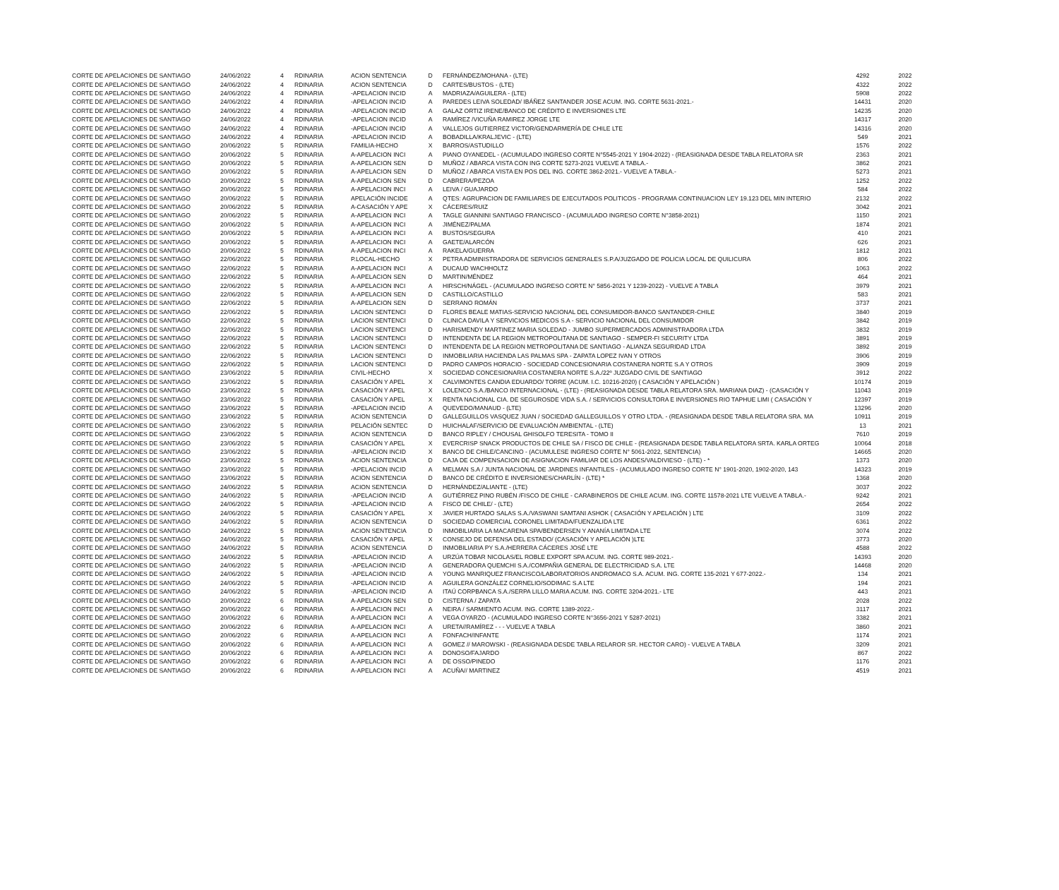| CORTE DE APELACIONES DE SANTIAGO | 24/06/2022 | 4 | RDINARIA | ACION SENTENCIA | D | FERNÁNDEZ/MOHANA - (LTE) | 4292 | 2022 |
| CORTE DE APELACIONES DE SANTIAGO | 24/06/2022 | 4 | RDINARIA | ACION SENTENCIA | D | CARTES/BUSTOS - (LTE) | 4322 | 2022 |
| CORTE DE APELACIONES DE SANTIAGO | 24/06/2022 | 4 | RDINARIA | -APELACION INCID | A | MADRIAZA/AGUILERA - (LTE) | 5908 | 2022 |
| CORTE DE APELACIONES DE SANTIAGO | 24/06/2022 | 4 | RDINARIA | -APELACION INCID | A | PAREDES LEIVA SOLEDAD/ IBÁÑEZ SANTANDER JOSE ACUM. ING. CORTE 5631-2021.- | 14431 | 2020 |
| CORTE DE APELACIONES DE SANTIAGO | 24/06/2022 | 4 | RDINARIA | -APELACION INCID | A | GALAZ ORTIZ IRENE/BANCO DE CRÉDITO E INVERSIONES LTE | 14235 | 2020 |
| CORTE DE APELACIONES DE SANTIAGO | 24/06/2022 | 4 | RDINARIA | -APELACION INCID | A | RAMÍREZ /VICUÑA RAMIREZ JORGE LTE | 14317 | 2020 |
| CORTE DE APELACIONES DE SANTIAGO | 24/06/2022 | 4 | RDINARIA | -APELACION INCID | A | VALLEJOS GUTIERREZ VICTOR/GENDARMERÍA DE CHILE LTE | 14316 | 2020 |
| CORTE DE APELACIONES DE SANTIAGO | 24/06/2022 | 4 | RDINARIA | -APELACION INCID | A | BOBADILLA/KRALJEVIC - (LTE) | 549 | 2021 |
| CORTE DE APELACIONES DE SANTIAGO | 20/06/2022 | 5 | RDINARIA | FAMILIA-HECHO | X | BARROS/ASTUDILLO | 1576 | 2022 |
| CORTE DE APELACIONES DE SANTIAGO | 20/06/2022 | 5 | RDINARIA | A-APELACION INCI | A | PIANO OYANEDEL - (ACUMULADO INGRESO CORTE N°5545-2021 Y 1904-2022) - (REASIGNADA DESDE TABLA RELATORA SR | 2363 | 2021 |
| CORTE DE APELACIONES DE SANTIAGO | 20/06/2022 | 5 | RDINARIA | A-APELACION SEN | D | MUÑOZ / ABARCA VISTA CON ING CORTE 5273-2021 VUELVE A TABLA.- | 3862 | 2021 |
| CORTE DE APELACIONES DE SANTIAGO | 20/06/2022 | 5 | RDINARIA | A-APELACION SEN | D | MUÑOZ / ABARCA VISTA EN POS DEL ING. CORTE 3862-2021.- VUELVE A TABLA.- | 5273 | 2021 |
| CORTE DE APELACIONES DE SANTIAGO | 20/06/2022 | 5 | RDINARIA | A-APELACION SEN | D | CABRERA/PEZOA | 1252 | 2022 |
| CORTE DE APELACIONES DE SANTIAGO | 20/06/2022 | 5 | RDINARIA | A-APELACION INCI | A | LEIVA / GUAJARDO | 584 | 2022 |
| CORTE DE APELACIONES DE SANTIAGO | 20/06/2022 | 5 | RDINARIA | APELACIÓN INCIDE | A | QTES: AGRUPACION DE FAMILIARES DE EJECUTADOS POLITICOS - PROGRAMA CONTINUACION LEY 19.123 DEL MIN INTERIO | 2132 | 2022 |
| CORTE DE APELACIONES DE SANTIAGO | 20/06/2022 | 5 | RDINARIA | A-CASACIÓN Y APE | X | CÁCERES/RUIZ | 3042 | 2021 |
| CORTE DE APELACIONES DE SANTIAGO | 20/06/2022 | 5 | RDINARIA | A-APELACION INCI | A | TAGLE GIANNINI SANTIAGO FRANCISCO - (ACUMULADO INGRESO CORTE N°3858-2021) | 1150 | 2021 |
| CORTE DE APELACIONES DE SANTIAGO | 20/06/2022 | 5 | RDINARIA | A-APELACION INCI | A | JIMÉNEZ/PALMA | 1874 | 2021 |
| CORTE DE APELACIONES DE SANTIAGO | 20/06/2022 | 5 | RDINARIA | A-APELACION INCI | A | BUSTOS/SEGURA | 410 | 2021 |
| CORTE DE APELACIONES DE SANTIAGO | 20/06/2022 | 5 | RDINARIA | A-APELACION INCI | A | GAETE/ALARCÓN | 626 | 2021 |
| CORTE DE APELACIONES DE SANTIAGO | 20/06/2022 | 5 | RDINARIA | A-APELACION INCI | A | RAKELA/GUERRA | 1812 | 2021 |
| CORTE DE APELACIONES DE SANTIAGO | 22/06/2022 | 5 | RDINARIA | P.LOCAL-HECHO | X | PETRA ADMINISTRADORA DE SERVICIOS GENERALES S.P.A/JUZGADO DE POLICIA LOCAL DE QUILICURA | 806 | 2022 |
| CORTE DE APELACIONES DE SANTIAGO | 22/06/2022 | 5 | RDINARIA | A-APELACION INCI | A | DUCAUD WACHHOLTZ | 1063 | 2022 |
| CORTE DE APELACIONES DE SANTIAGO | 22/06/2022 | 5 | RDINARIA | A-APELACION SEN | D | MARTIN/MÉNDEZ | 464 | 2021 |
| CORTE DE APELACIONES DE SANTIAGO | 22/06/2022 | 5 | RDINARIA | A-APELACION INCI | A | HIRSCH/NÁGEL - (ACUMULADO INGRESO CORTE N° 5856-2021 Y 1239-2022) - VUELVE A TABLA | 3979 | 2021 |
| CORTE DE APELACIONES DE SANTIAGO | 22/06/2022 | 5 | RDINARIA | A-APELACION SEN | D | CASTILLO/CASTILLO | 583 | 2021 |
| CORTE DE APELACIONES DE SANTIAGO | 22/06/2022 | 5 | RDINARIA | A-APELACION SEN | D | SERRANO ROMÁN | 3737 | 2021 |
| CORTE DE APELACIONES DE SANTIAGO | 22/06/2022 | 5 | RDINARIA | LACION SENTENCI | D | FLORES BEALE MATIAS-SERVICIO NACIONAL DEL CONSUMIDOR-BANCO SANTANDER-CHILE | 3840 | 2019 |
| CORTE DE APELACIONES DE SANTIAGO | 22/06/2022 | 5 | RDINARIA | LACION SENTENCI | D | CLINICA DAVILA Y SERVICIOS MEDICOS S.A - SERVICIO NACIONAL DEL CONSUMIDOR | 3842 | 2019 |
| CORTE DE APELACIONES DE SANTIAGO | 22/06/2022 | 5 | RDINARIA | LACION SENTENCI | D | HARISMENDY MARTINEZ MARIA SOLEDAD - JUMBO SUPERMERCADOS ADMINISTRADORA LTDA | 3832 | 2019 |
| CORTE DE APELACIONES DE SANTIAGO | 22/06/2022 | 5 | RDINARIA | LACION SENTENCI | D | INTENDENTA DE LA REGION METROPOLITANA DE SANTIAGO - SEMPER-FI SECURITY LTDA | 3891 | 2019 |
| CORTE DE APELACIONES DE SANTIAGO | 22/06/2022 | 5 | RDINARIA | LACION SENTENCI | D | INTENDENTA DE LA REGION METROPOLITANA DE SANTIAGO - ALIANZA SEGURIDAD LTDA | 3892 | 2019 |
| CORTE DE APELACIONES DE SANTIAGO | 22/06/2022 | 5 | RDINARIA | LACION SENTENCI | D | INMOBILIARIA HACIENDA LAS PALMAS SPA - ZAPATA LOPEZ IVAN Y OTROS | 3906 | 2019 |
| CORTE DE APELACIONES DE SANTIAGO | 22/06/2022 | 5 | RDINARIA | LACION SENTENCI | D | PADRO CAMPOS HORACIO - SOCIEDAD CONCESIONARIA COSTANERA NORTE S.A Y OTROS | 3909 | 2019 |
| CORTE DE APELACIONES DE SANTIAGO | 23/06/2022 | 5 | RDINARIA | CIVIL-HECHO | X | SOCIEDAD CONCESIONARIA COSTANERA NORTE S.A./22º JUZGADO CIVIL DE SANTIAGO | 3912 | 2022 |
| CORTE DE APELACIONES DE SANTIAGO | 23/06/2022 | 5 | RDINARIA | CASACIÓN Y APEL | X | CALVIMONTES CANDIA EDUARDO/ TORRE (ACUM. I.C. 10216-2020) ( CASACIÓN Y APELACIÓN ) | 10174 | 2019 |
| CORTE DE APELACIONES DE SANTIAGO | 23/06/2022 | 5 | RDINARIA | CASACIÓN Y APEL | X | LOLENCO S.A./BANCO INTERNACIONAL - (LTE) - (REASIGNADA DESDE TABLA RELATORA SRA. MARIANA DIAZ) - (CASACIÓN Y | 11043 | 2019 |
| CORTE DE APELACIONES DE SANTIAGO | 23/06/2022 | 5 | RDINARIA | CASACIÓN Y APEL | X | RENTA NACIONAL CIA. DE SEGUROSDE VIDA S.A. / SERVICIOS CONSULTORA E INVERSIONES RIO TAPHUE LIMI ( CASACIÓN Y | 12397 | 2019 |
| CORTE DE APELACIONES DE SANTIAGO | 23/06/2022 | 5 | RDINARIA | -APELACION INCID | A | QUEVEDO/MANAUD - (LTE) | 13296 | 2020 |
| CORTE DE APELACIONES DE SANTIAGO | 23/06/2022 | 5 | RDINARIA | ACION SENTENCIA | D | GALLEGUILLOS VASQUEZ JUAN / SOCIEDAD GALLEGUILLOS Y OTRO LTDA. - (REASIGNADA DESDE TABLA RELATORA SRA. MA | 10911 | 2019 |
| CORTE DE APELACIONES DE SANTIAGO | 23/06/2022 | 5 | RDINARIA | PELACIÓN SENTEC | D | HUICHALAF/SERVICIO DE EVALUACIÓN AMBIENTAL - (LTE) | 13 | 2021 |
| CORTE DE APELACIONES DE SANTIAGO | 23/06/2022 | 5 | RDINARIA | ACION SENTENCIA | D | BANCO RIPLEY / CHOUSAL GHISOLFO TERESITA - TOMO II | 7610 | 2019 |
| CORTE DE APELACIONES DE SANTIAGO | 23/06/2022 | 5 | RDINARIA | CASACIÓN Y APEL | X | EVERCRISP SNACK PRODUCTOS DE CHILE SA / FISCO DE CHILE - (REASIGNADA DESDE TABLA RELATORA SRTA. KARLA ORTEG | 10064 | 2018 |
| CORTE DE APELACIONES DE SANTIAGO | 23/06/2022 | 5 | RDINARIA | -APELACION INCID | X | BANCO DE CHILE/CANCINO - (ACUMULESE INGRESO CORTE N° 5061-2022, SENTENCIA) | 14665 | 2020 |
| CORTE DE APELACIONES DE SANTIAGO | 23/06/2022 | 5 | RDINARIA | ACION SENTENCIA | D | CAJA DE COMPENSACION DE ASIGNACION FAMILIAR DE LOS ANDES/VALDIVIESO - (LTE) - * | 1373 | 2020 |
| CORTE DE APELACIONES DE SANTIAGO | 23/06/2022 | 5 | RDINARIA | -APELACION INCID | A | MELMAN S.A / JUNTA NACIONAL DE JARDINES INFANTILES - (ACUMULADO INGRESO CORTE N° 1901-2020, 1902-2020, 143 | 14323 | 2019 |
| CORTE DE APELACIONES DE SANTIAGO | 23/06/2022 | 5 | RDINARIA | ACION SENTENCIA | D | BANCO DE CRÉDITO E INVERSIONES/CHARLÍN - (LTE) * | 1368 | 2020 |
| CORTE DE APELACIONES DE SANTIAGO | 24/06/2022 | 5 | RDINARIA | ACION SENTENCIA | D | HERNÁNDEZ/ALIANTE - (LTE) | 3037 | 2022 |
| CORTE DE APELACIONES DE SANTIAGO | 24/06/2022 | 5 | RDINARIA | -APELACION INCID | A | GUTIÉRREZ PINO RUBÉN /FISCO DE CHILE - CARABINEROS DE CHILE ACUM. ING. CORTE 11578-2021 LTE VUELVE A TABLA.- | 9242 | 2021 |
| CORTE DE APELACIONES DE SANTIAGO | 24/06/2022 | 5 | RDINARIA | -APELACION INCID | A | FISCO DE CHILE/ - (LTE) | 2654 | 2022 |
| CORTE DE APELACIONES DE SANTIAGO | 24/06/2022 | 5 | RDINARIA | CASACIÓN Y APEL | X | JAVIER HURTADO SALAS S.A./VASWANI SAMTANI ASHOK ( CASACIÓN Y APELACIÓN ) LTE | 3109 | 2022 |
| CORTE DE APELACIONES DE SANTIAGO | 24/06/2022 | 5 | RDINARIA | ACION SENTENCIA | D | SOCIEDAD COMERCIAL CORONEL LIMITADA/FUENZALIDA LTE | 6361 | 2022 |
| CORTE DE APELACIONES DE SANTIAGO | 24/06/2022 | 5 | RDINARIA | ACION SENTENCIA | D | INMOBILIARIA LA MACARENA SPA/BENDERSEN Y ANANÍA LIMITADA LTE | 3074 | 2022 |
| CORTE DE APELACIONES DE SANTIAGO | 24/06/2022 | 5 | RDINARIA | CASACIÓN Y APEL | X | CONSEJO DE DEFENSA DEL ESTADO/ (CASACIÓN Y APELACIÓN )LTE | 3773 | 2020 |
| CORTE DE APELACIONES DE SANTIAGO | 24/06/2022 | 5 | RDINARIA | ACION SENTENCIA | D | INMOBILIARIA PY S.A./HERRERA CÁCERES JOSÉ LTE | 4588 | 2022 |
| CORTE DE APELACIONES DE SANTIAGO | 24/06/2022 | 5 | RDINARIA | -APELACION INCID | A | URZÚA TOBAR NICOLAS/EL ROBLE EXPORT SPA ACUM. ING. CORTE 989-2021.- | 14393 | 2020 |
| CORTE DE APELACIONES DE SANTIAGO | 24/06/2022 | 5 | RDINARIA | -APELACION INCID | A | GENERADORA QUEMCHI S.A./COMPAÑIA GENERAL DE ELECTRICIDAD S.A. LTE | 14468 | 2020 |
| CORTE DE APELACIONES DE SANTIAGO | 24/06/2022 | 5 | RDINARIA | -APELACION INCID | A | YOUNG MANRIQUEZ FRANCISCO/LABORATORIOS ANDROMACO S.A. ACUM. ING. CORTE 135-2021 Y 677-2022.- | 134 | 2021 |
| CORTE DE APELACIONES DE SANTIAGO | 24/06/2022 | 5 | RDINARIA | -APELACION INCID | A | AGUILERA GONZÁLEZ CORNELIO/SODIMAC S.A LTE | 194 | 2021 |
| CORTE DE APELACIONES DE SANTIAGO | 24/06/2022 | 5 | RDINARIA | -APELACION INCID | A | ITAÚ CORPBANCA S.A./SERPA LILLO MARIA ACUM. ING. CORTE 3204-2021.- LTE | 443 | 2021 |
| CORTE DE APELACIONES DE SANTIAGO | 20/06/2022 | 6 | RDINARIA | A-APELACION SEN | D | CISTERNA / ZAPATA | 2028 | 2022 |
| CORTE DE APELACIONES DE SANTIAGO | 20/06/2022 | 6 | RDINARIA | A-APELACION INCI | A | NEIRA / SARMIENTO ACUM. ING. CORTE 1389-2022.- | 3117 | 2021 |
| CORTE DE APELACIONES DE SANTIAGO | 20/06/2022 | 6 | RDINARIA | A-APELACION INCI | A | VEGA OYARZO - (ACUMULADO INGRESO CORTE N°3656-2021 Y 5287-2021) | 3382 | 2021 |
| CORTE DE APELACIONES DE SANTIAGO | 20/06/2022 | 6 | RDINARIA | A-APELACION INCI | A | URETA//RAMÍREZ - - - VUELVE A TABLA | 3860 | 2021 |
| CORTE DE APELACIONES DE SANTIAGO | 20/06/2022 | 6 | RDINARIA | A-APELACION INCI | A | FONFACH/INFANTE | 1174 | 2021 |
| CORTE DE APELACIONES DE SANTIAGO | 20/06/2022 | 6 | RDINARIA | A-APELACION INCI | A | GOMEZ // MAROWSKI - (REASIGNADA DESDE TABLA RELAROR SR. HECTOR CARO) - VUELVE A TABLA | 3209 | 2021 |
| CORTE DE APELACIONES DE SANTIAGO | 20/06/2022 | 6 | RDINARIA | A-APELACION INCI | A | DONOSO/FAJARDO | 867 | 2022 |
| CORTE DE APELACIONES DE SANTIAGO | 20/06/2022 | 6 | RDINARIA | A-APELACION INCI | A | DE OSSO/PINEDO | 1176 | 2021 |
| CORTE DE APELACIONES DE SANTIAGO | 20/06/2022 | 6 | RDINARIA | A-APELACION INCI | A | ACUÑA// MARTINEZ | 4519 | 2021 |